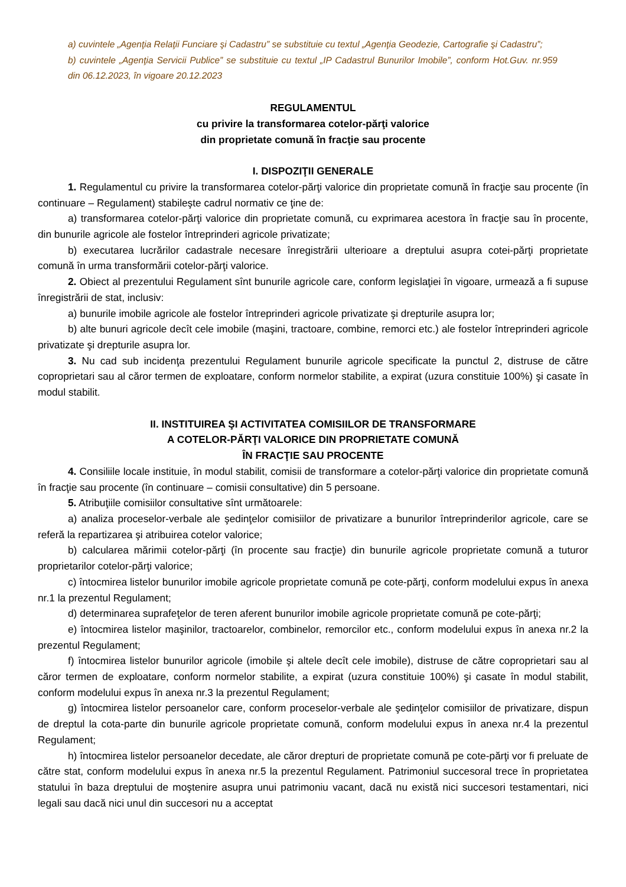a) cuvintele „Agenţia Relaţii Funciare şi Cadastru” se substituie cu textul „Agenţia Geodezie, Cartografie şi Cadastru”;
b) cuvintele „Agenţia Servicii Publice” se substituie cu textul „IP Cadastrul Bunurilor Imobile”, conform Hot.Guv. nr.959 din 06.12.2023, în vigoare 20.12.2023
REGULAMENTUL
cu privire la transformarea cotelor-părţi valorice
din proprietate comună în fracţie sau procente
I. DISPOZIŢII GENERALE
1. Regulamentul cu privire la transformarea cotelor-părţi valorice din proprietate comună în fracţie sau procente (în continuare – Regulament) stabileşte cadrul normativ ce ţine de:
a) transformarea cotelor-părţi valorice din proprietate comună, cu exprimarea acestora în fracţie sau în procente, din bunurile agricole ale fostelor întreprinderi agricole privatizate;
b) executarea lucrărilor cadastrale necesare înregistrării ulterioare a dreptului asupra cotei-părţi proprietate comună în urma transformării cotelor-părţi valorice.
2. Obiect al prezentului Regulament sînt bunurile agricole care, conform legislaţiei în vigoare, urmează a fi supuse înregistrării de stat, inclusiv:
a) bunurile imobile agricole ale fostelor întreprinderi agricole privatizate şi drepturile asupra lor;
b) alte bunuri agricole decît cele imobile (maşini, tractoare, combine, remorci etc.) ale fostelor întreprinderi agricole privatizate şi drepturile asupra lor.
3. Nu cad sub incidenţa prezentului Regulament bunurile agricole specificate la punctul 2, distruse de către coproprietari sau al căror termen de exploatare, conform normelor stabilite, a expirat (uzura constituie 100%) şi casate în modul stabilit.
II. INSTITUIREA ŞI ACTIVITATEA COMISIILOR DE TRANSFORMARE
A COTELOR-PĂRŢI VALORICE DIN PROPRIETATE COMUNĂ
ÎN FRACŢIE SAU PROCENTE
4. Consiliile locale instituie, în modul stabilit, comisii de transformare a cotelor-părţi valorice din proprietate comună în fracţie sau procente (în continuare – comisii consultative) din 5 persoane.
5. Atribuţiile comisiilor consultative sînt următoarele:
a) analiza proceselor-verbale ale şedinţelor comisiilor de privatizare a bunurilor întreprinderilor agricole, care se referă la repartizarea şi atribuirea cotelor valorice;
b) calcularea mărimii cotelor-părţi (în procente sau fracţie) din bunurile agricole proprietate comună a tuturor proprietarilor cotelor-părţi valorice;
c) întocmirea listelor bunurilor imobile agricole proprietate comună pe cote-părţi, conform modelului expus în anexa nr.1 la prezentul Regulament;
d) determinarea suprafeţelor de teren aferent bunurilor imobile agricole proprietate comună pe cote-părţi;
e) întocmirea listelor maşinilor, tractoarelor, combinelor, remorcilor etc., conform modelului expus în anexa nr.2 la prezentul Regulament;
f) întocmirea listelor bunurilor agricole (imobile şi altele decît cele imobile), distruse de către coproprietari sau al căror termen de exploatare, conform normelor stabilite, a expirat (uzura constituie 100%) şi casate în modul stabilit, conform modelului expus în anexa nr.3 la prezentul Regulament;
g) întocmirea listelor persoanelor care, conform proceselor-verbale ale şedinţelor comisiilor de privatizare, dispun de dreptul la cota-parte din bunurile agricole proprietate comună, conform modelului expus în anexa nr.4 la prezentul Regulament;
h) întocmirea listelor persoanelor decedate, ale căror drepturi de proprietate comună pe cote-părţi vor fi preluate de către stat, conform modelului expus în anexa nr.5 la prezentul Regulament. Patrimoniul succesoral trece în proprietatea statului în baza dreptului de moştenire asupra unui patrimoniu vacant, dacă nu există nici succesori testamentari, nici legali sau dacă nici unul din succesori nu a acceptat